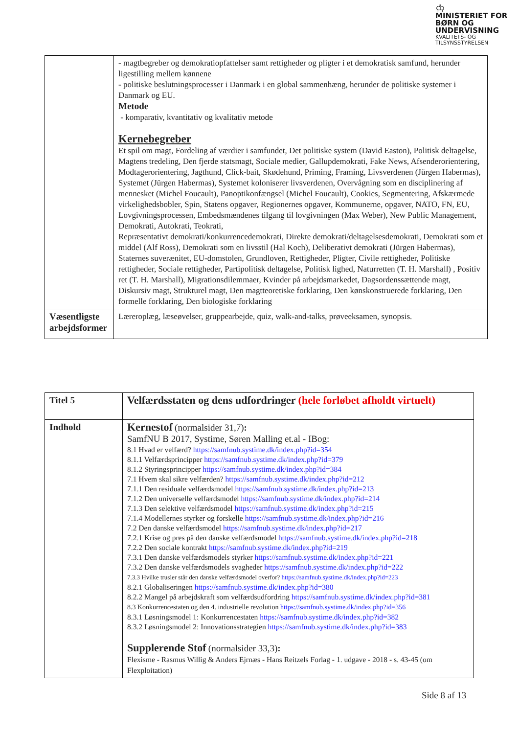♔
MINISTERIET FOR
BØRN OG
UNDERVISNING
KVALITETS- OG
TILSYNSSTYRELSEN
| | - magtbegreber og demokratiopfattelser samt rettigheder og pligter i et demokratisk samfund, herunder ligestilling mellem kønnene - politiske beslutningsprocesser i Danmark i en global sammenhæng, herunder de politiske systemer i Danmark og EU. Metode - komparativ, kvantitativ og kvalitativ metode Kernebegreber Et spil om magt, Fordeling af værdier i samfundet, Det politiske system (David Easton), Politisk deltagelse, Magtens tredeling, Den fjerde statsmagt, Sociale medier, Gallupdemokrati, Fake News, Afsenderorientering, Modtagerorientering, Jagthund, Click-bait, Skødehund, Priming, Framing, Livsverdenen (Jürgen Habermas), Systemet (Jürgen Habermas), Systemet koloniserer livsverdenen, Overvågning som en disciplinering af mennesket (Michel Foucault), Panoptikonfængsel (Michel Foucault), Cookies, Segmentering, Afskærmede virkelighedsbobler, Spin, Statens opgaver, Regionernes opgaver, Kommunerne, opgaver, NATO, FN, EU, Lovgivningsprocessen, Embedsmændenes tilgang til lovgivningen (Max Weber), New Public Management, Demokrati, Autokrati, Teokrati, Repræsentativt demokrati/konkurrencedemokrati, Direkte demokrati/deltagelsesdemokrati, Demokrati som et middel (Alf Ross), Demokrati som en livsstil (Hal Koch), Deliberativt demokrati (Jürgen Habermas), Staternes suverænitet, EU-domstolen, Grundloven, Rettigheder, Pligter, Civile rettigheder, Politiske rettigheder, Sociale rettigheder, Partipolitisk deltagelse, Politisk lighed, Naturretten (T. H. Marshall) , Positiv ret (T. H. Marshall), Migrationsdilemmaer, Kvinder på arbejdsmarkedet, Dagsordenssættende magt, Diskursiv magt, Strukturel magt, Den magtteoretiske forklaring, Den kønskonstruerede forklaring, Den formelle forklaring, Den biologiske forklaring |
| Væsentligste arbejdsformer | Læreroplæg, læseøvelser, gruppearbejde, quiz, walk-and-talks, prøveeksamen, synopsis. |
| Titel 5 | Velfærdsstaten og dens udfordringer (hele forløbet afholdt virtuelt) |
| Indhold | Kernestof (normalsider 31,7) : SamfNU B 2017, Systime, Søren Malling et.al - IBog: 8.1 Hvad er velfærd? https://samfnub.systime.dk/index.php?id=354 8.1.1 Velfærdsprincipper https://samfnub.systime.dk/index.php?id=379 8.1.2 Styringsprincipper https://samfnub.systime.dk/index.php?id=384 7.1 Hvem skal sikre velfærden? https://samfnub.systime.dk/index.php?id=212 7.1.1 Den residuale velfærdsmodel https://samfnub.systime.dk/index.php?id=213 7.1.2 Den universelle velfærdsmodel https://samfnub.systime.dk/index.php?id=214 7.1.3 Den selektive velfærdsmodel https://samfnub.systime.dk/index.php?id=215 7.1.4 Modellernes styrker og forskelle https://samfnub.systime.dk/index.php?id=216 7.2 Den danske velfærdsmodel https://samfnub.systime.dk/index.php?id=217 7.2.1 Krise og pres på den danske velfærdsmodel https://samfnub.systime.dk/index.php?id=218 7.2.2 Den sociale kontrakt https://samfnub.systime.dk/index.php?id=219 7.3.1 Den danske velfærdsmodels styrker https://samfnub.systime.dk/index.php?id=221 7.3.2 Den danske velfærdsmodels svagheder https://samfnub.systime.dk/index.php?id=222 7.3.3 Hvilke trusler står den danske velfærdsmodel overfor? https://samfnub.systime.dk/index.php?id=223 8.2.1 Globaliseringen https://samfnub.systime.dk/index.php?id=380 8.2.2 Mangel på arbejdskraft som velfærdsudfordring https://samfnub.systime.dk/index.php?id=381 8.3 Konkurrencestaten og den 4. industrielle revolution https://samfnub.systime.dk/index.php?id=356 8.3.1 Løsningsmodel 1: Konkurrencestaten https://samfnub.systime.dk/index.php?id=382 8.3.2 Løsningsmodel 2: Innovationsstrategien https://samfnub.systime.dk/index.php?id=383 Supplerende Stof (normalsider 33,3) : Flexisme - Rasmus Willig & Anders Ejrnæs - Hans Reitzels Forlag - 1. udgave - 2018 - s. 43-45 (om Flexploitation) |
Side 8 af 13